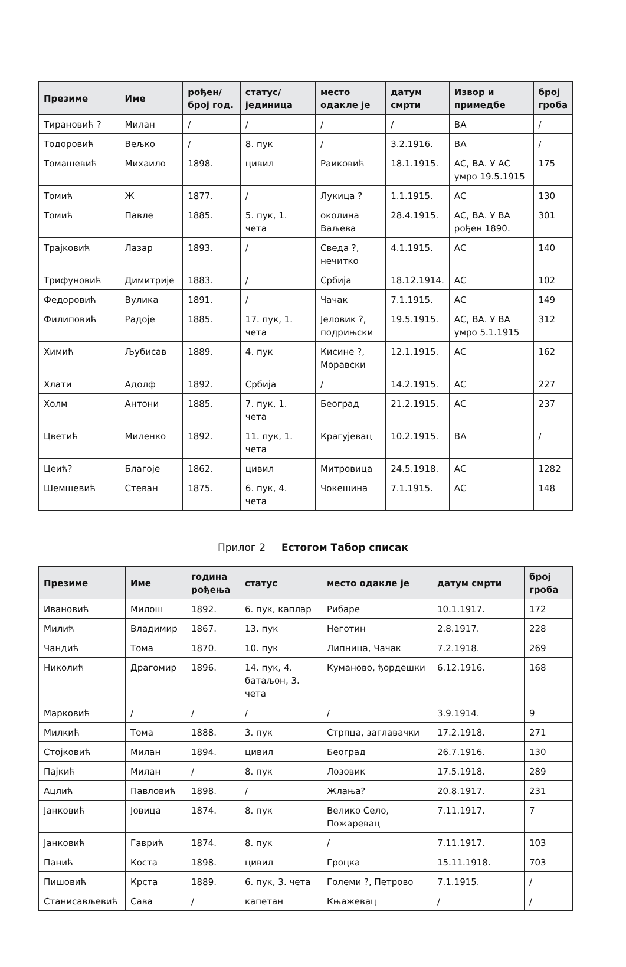| Презиме | Име | рођен/ број год. | статус/ јединица | место одакле је | датум смрти | Извор и примедбе | број гроба |
| --- | --- | --- | --- | --- | --- | --- | --- |
| Тирановић ? | Милан | / | / | / | / | ВА | / |
| Тодоровић | Вељко | / | 8. пук | / | 3.2.1916. | ВА | / |
| Томашевић | Михаило | 1898. | цивил | Раиковић | 18.1.1915. | АС, ВА. У АС умро 19.5.1915 | 175 |
| Томић | Ж | 1877. | / | Лукица ? | 1.1.1915. | АС | 130 |
| Томић | Павле | 1885. | 5. пук, 1. чета | околина Ваљева | 28.4.1915. | АС, ВА. У ВА рођен 1890. | 301 |
| Трајковић | Лазар | 1893. | / | Сведа ?, нечитко | 4.1.1915. | АС | 140 |
| Трифуновић | Димитрије | 1883. | / | Србија | 18.12.1914. | АС | 102 |
| Федоровић | Вулика | 1891. | / | Чачак | 7.1.1915. | АС | 149 |
| Филиповић | Радоје | 1885. | 17. пук, 1. чета | Јеловик ?, подрињски | 19.5.1915. | АС, ВА. У ВА умро 5.1.1915 | 312 |
| Химић | Љубисав | 1889. | 4. пук | Кисине ?, Моравски | 12.1.1915. | АС | 162 |
| Хлати | Адолф | 1892. | Србија | / | 14.2.1915. | АС | 227 |
| Холм | Антони | 1885. | 7. пук, 1. чета | Београд | 21.2.1915. | АС | 237 |
| Цветић | Миленко | 1892. | 11. пук, 1. чета | Крагујевац | 10.2.1915. | ВА | / |
| Цеић? | Благоје | 1862. | цивил | Митровица | 24.5.1918. | АС | 1282 |
| Шемшевић | Стеван | 1875. | 6. пук, 4. чета | Чокешина | 7.1.1915. | АС | 148 |
Прилог 2 Естогом Табор списак
| Презиме | Име | година рођења | статус | место одакле је | датум смрти | број гроба |
| --- | --- | --- | --- | --- | --- | --- |
| Ивановић | Милош | 1892. | 6. пук, каплар | Рибаре | 10.1.1917. | 172 |
| Милић | Владимир | 1867. | 13. пук | Неготин | 2.8.1917. | 228 |
| Чандић | Тома | 1870. | 10. пук | Липница, Чачак | 7.2.1918. | 269 |
| Николић | Драгомир | 1896. | 14. пук, 4. батаљон, 3. чета | Куманово, ђордешки | 6.12.1916. | 168 |
| Марковић | / | / | / | / | 3.9.1914. | 9 |
| Милкић | Тома | 1888. | 3. пук | Стрпца, заглавачки | 17.2.1918. | 271 |
| Стојковић | Милан | 1894. | цивил | Београд | 26.7.1916. | 130 |
| Пајкић | Милан | / | 8. пук | Лозовик | 17.5.1918. | 289 |
| Ацлић | Павловић | 1898. | / | Жлања? | 20.8.1917. | 231 |
| Јанковић | Јовица | 1874. | 8. пук | Велико Село, Пожаревац | 7.11.1917. | 7 |
| Јанковић | Гаврић | 1874. | 8. пук | / | 7.11.1917. | 103 |
| Панић | Коста | 1898. | цивил | Гроцка | 15.11.1918. | 703 |
| Пишовић | Крста | 1889. | 6. пук, 3. чета | Големи ?, Петрово | 7.1.1915. | / |
| Станисављевић | Сава | / | капетан | Књажевац | / | / |